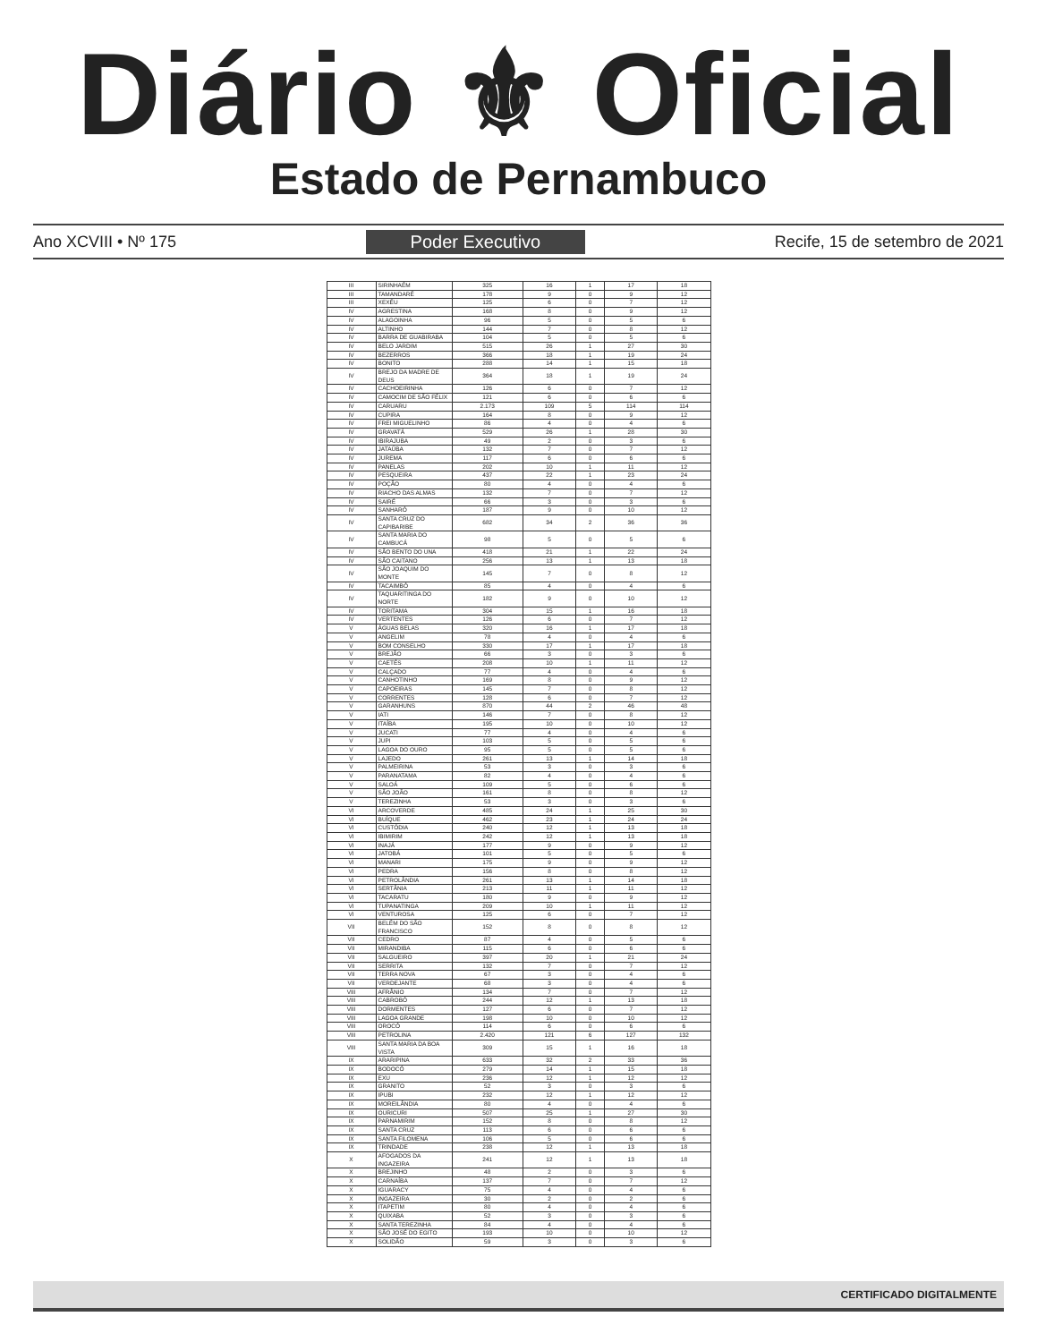Diário ⚜ Oficial
Estado de Pernambuco
Ano XCVIII • Nº 175 Poder Executivo Recife, 15 de setembro de 2021
| III | SIRINHAÉM | 325 | 16 | 1 | 17 | 18 |
| III | TAMANDARÉ | 178 | 9 | 0 | 9 | 12 |
| III | XEXÉU | 125 | 6 | 0 | 7 | 12 |
| IV | AGRESTINA | 168 | 8 | 0 | 9 | 12 |
| IV | ALAGOINHA | 96 | 5 | 0 | 5 | 6 |
| IV | ALTINHO | 144 | 7 | 0 | 8 | 12 |
| IV | BARRA DE GUABIRABA | 104 | 5 | 0 | 5 | 6 |
| IV | BELO JARDIM | 515 | 26 | 1 | 27 | 30 |
| IV | BEZERROS | 366 | 18 | 1 | 19 | 24 |
| IV | BONITO | 288 | 14 | 1 | 15 | 18 |
| IV | BREJO DA MADRE DE DEUS | 364 | 18 | 1 | 19 | 24 |
| IV | CACHOEIRINHA | 126 | 6 | 0 | 7 | 12 |
| IV | CAMOCIM DE SÃO FÉLIX | 121 | 6 | 0 | 6 | 6 |
| IV | CARUARU | 2.173 | 109 | 5 | 114 | 114 |
| IV | CUPIRA | 164 | 8 | 0 | 9 | 12 |
| IV | FREI MIGUELINHO | 86 | 4 | 0 | 4 | 6 |
| IV | GRAVATÁ | 529 | 26 | 1 | 28 | 30 |
| IV | IBIRAJUBA | 49 | 2 | 0 | 3 | 6 |
| IV | JATAÚBA | 132 | 7 | 0 | 7 | 12 |
| IV | JUREMA | 117 | 6 | 0 | 6 | 6 |
| IV | PANELAS | 202 | 10 | 1 | 11 | 12 |
| IV | PESQUEIRA | 437 | 22 | 1 | 23 | 24 |
| IV | POÇÃO | 80 | 4 | 0 | 4 | 6 |
| IV | RIACHO DAS ALMAS | 132 | 7 | 0 | 7 | 12 |
| IV | SAIRÉ | 66 | 3 | 0 | 3 | 6 |
| IV | SANHARÓ | 187 | 9 | 0 | 10 | 12 |
| IV | SANTA CRUZ DO CAPIBARIBE | 682 | 34 | 2 | 36 | 36 |
| IV | SANTA MARIA DO CAMBUCÁ | 98 | 5 | 0 | 5 | 6 |
| IV | SÃO BENTO DO UNA | 418 | 21 | 1 | 22 | 24 |
| IV | SÃO CAITANO | 256 | 13 | 1 | 13 | 18 |
| IV | SÃO JOAQUIM DO MONTE | 145 | 7 | 0 | 8 | 12 |
| IV | TACAIMBÓ | 85 | 4 | 0 | 4 | 6 |
| IV | TAQUARITINGA DO NORTE | 182 | 9 | 0 | 10 | 12 |
| IV | TORITAMA | 304 | 15 | 1 | 16 | 18 |
| IV | VERTENTES | 126 | 6 | 0 | 7 | 12 |
| V | ÁGUAS BELAS | 320 | 16 | 1 | 17 | 18 |
| V | ANGELIM | 78 | 4 | 0 | 4 | 6 |
| V | BOM CONSELHO | 330 | 17 | 1 | 17 | 18 |
| V | BREJÃO | 66 | 3 | 0 | 3 | 6 |
| V | CAETÉS | 208 | 10 | 1 | 11 | 12 |
| V | CALÇADO | 77 | 4 | 0 | 4 | 6 |
| V | CANHOTINHO | 169 | 8 | 0 | 9 | 12 |
| V | CAPOEIRAS | 145 | 7 | 0 | 8 | 12 |
| V | CORRENTES | 128 | 6 | 0 | 7 | 12 |
| V | GARANHUNS | 870 | 44 | 2 | 46 | 48 |
| V | IATI | 146 | 7 | 0 | 8 | 12 |
| V | ITAÍBA | 195 | 10 | 0 | 10 | 12 |
| V | JUCATI | 77 | 4 | 0 | 4 | 6 |
| V | JUPI | 103 | 5 | 0 | 5 | 6 |
| V | LAGOA DO OURO | 95 | 5 | 0 | 5 | 6 |
| V | LAJEDO | 261 | 13 | 1 | 14 | 18 |
| V | PALMEIRINA | 53 | 3 | 0 | 3 | 6 |
| V | PARANATAMA | 82 | 4 | 0 | 4 | 6 |
| V | SALOÁ | 109 | 5 | 0 | 6 | 6 |
| V | SÃO JOÃO | 161 | 8 | 0 | 8 | 12 |
| V | TEREZINHA | 53 | 3 | 0 | 3 | 6 |
| VI | ARCOVERDE | 485 | 24 | 1 | 25 | 30 |
| VI | BUÍQUE | 462 | 23 | 1 | 24 | 24 |
| VI | CUSTÓDIA | 240 | 12 | 1 | 13 | 18 |
| VI | IBIMIRIM | 242 | 12 | 1 | 13 | 18 |
| VI | INAJÁ | 177 | 9 | 0 | 9 | 12 |
| VI | JATOBÁ | 101 | 5 | 0 | 5 | 6 |
| VI | MANARI | 175 | 9 | 0 | 9 | 12 |
| VI | PEDRA | 156 | 8 | 0 | 8 | 12 |
| VI | PETROLÂNDIA | 261 | 13 | 1 | 14 | 18 |
| VI | SERTÂNIA | 213 | 11 | 1 | 11 | 12 |
| VI | TACARATU | 180 | 9 | 0 | 9 | 12 |
| VI | TUPANATINGA | 209 | 10 | 1 | 11 | 12 |
| VI | VENTUROSA | 125 | 6 | 0 | 7 | 12 |
| VII | BELÉM DO SÃO FRANCISCO | 152 | 8 | 0 | 8 | 12 |
| VII | CEDRO | 87 | 4 | 0 | 5 | 6 |
| VII | MIRANDIBA | 115 | 6 | 0 | 6 | 6 |
| VII | SALGUEIRO | 397 | 20 | 1 | 21 | 24 |
| VII | SERRITA | 132 | 7 | 0 | 7 | 12 |
| VII | TERRA NOVA | 67 | 3 | 0 | 4 | 6 |
| VII | VERDEJANTE | 68 | 3 | 0 | 4 | 6 |
| VIII | AFRÂNIO | 134 | 7 | 0 | 7 | 12 |
| VIII | CABROBÓ | 244 | 12 | 1 | 13 | 18 |
| VIII | DORMENTES | 127 | 6 | 0 | 7 | 12 |
| VIII | LAGOA GRANDE | 198 | 10 | 0 | 10 | 12 |
| VIII | OROCÓ | 114 | 6 | 0 | 6 | 6 |
| VIII | PETROLINA | 2.420 | 121 | 6 | 127 | 132 |
| VIII | SANTA MARIA DA BOA VISTA | 309 | 15 | 1 | 16 | 18 |
| IX | ARARIPINA | 633 | 32 | 2 | 33 | 36 |
| IX | BODOCÓ | 279 | 14 | 1 | 15 | 18 |
| IX | EXU | 236 | 12 | 1 | 12 | 12 |
| IX | GRANITO | 52 | 3 | 0 | 3 | 6 |
| IX | IPUBI | 232 | 12 | 1 | 12 | 12 |
| IX | MOREILÂNDIA | 80 | 4 | 0 | 4 | 6 |
| IX | OURICURI | 507 | 25 | 1 | 27 | 30 |
| IX | PARNAMIRIM | 152 | 8 | 0 | 8 | 12 |
| IX | SANTA CRUZ | 113 | 6 | 0 | 6 | 6 |
| IX | SANTA FILOMENA | 106 | 5 | 0 | 6 | 6 |
| IX | TRINDADE | 238 | 12 | 1 | 13 | 18 |
| X | AFOGADOS DA INGAZEIRA | 241 | 12 | 1 | 13 | 18 |
| X | BREJINHO | 48 | 2 | 0 | 3 | 6 |
| X | CARNAÍBA | 137 | 7 | 0 | 7 | 12 |
| X | IGUARACY | 75 | 4 | 0 | 4 | 6 |
| X | INGAZEIRA | 30 | 2 | 0 | 2 | 6 |
| X | ITAPETIM | 80 | 4 | 0 | 4 | 6 |
| X | QUIXABA | 52 | 3 | 0 | 3 | 6 |
| X | SANTA TEREZINHA | 84 | 4 | 0 | 4 | 6 |
| X | SÃO JOSÉ DO EGITO | 193 | 10 | 0 | 10 | 12 |
| X | SOLIDÃO | 59 | 3 | 0 | 3 | 6 |
CERTIFICADO DIGITALMENTE